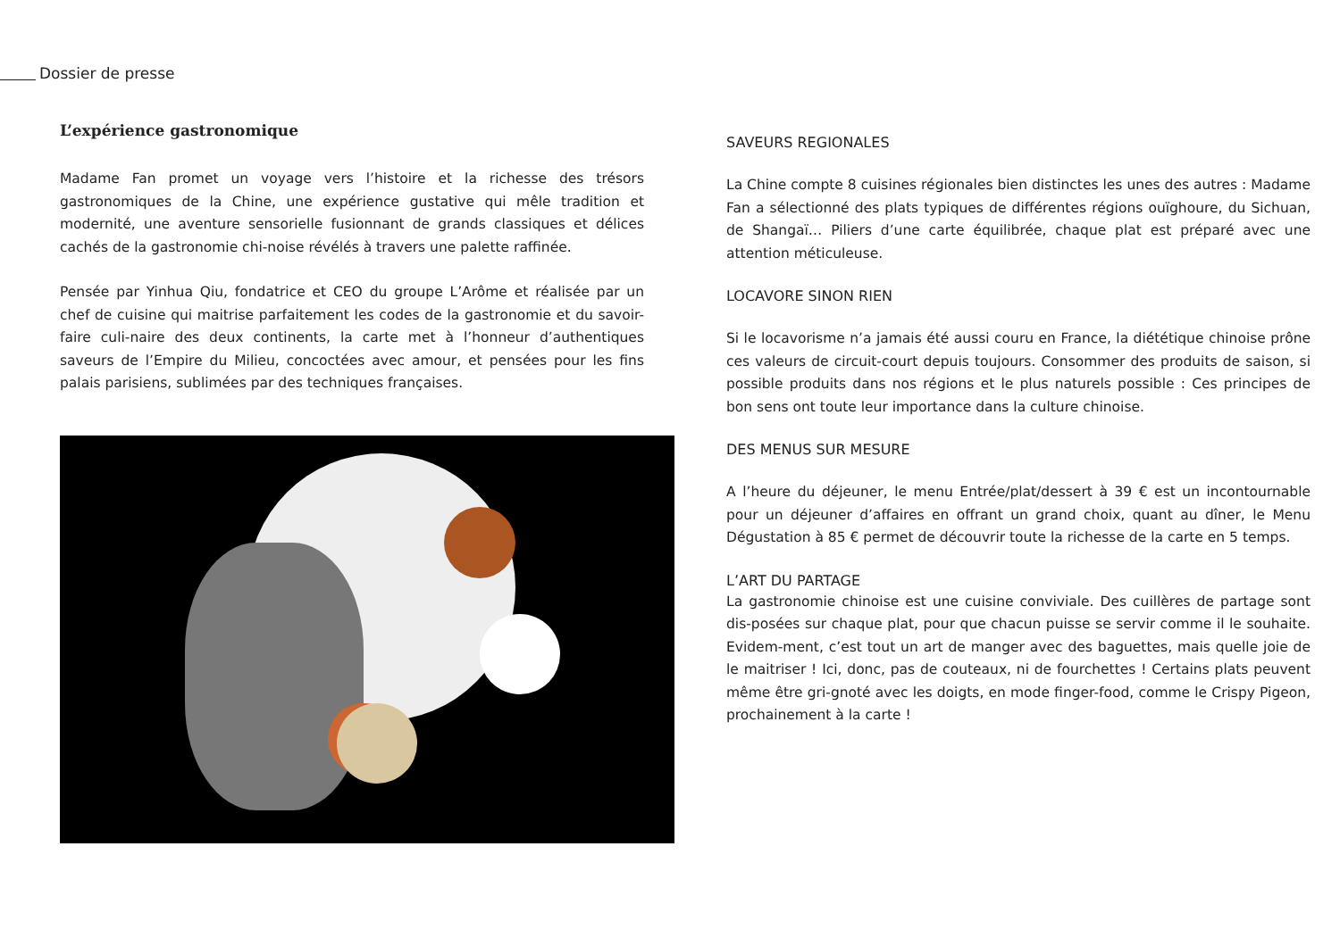Dossier de presse
L’expérience gastronomique
Madame Fan promet un voyage vers l’histoire et la richesse des trésors gastronomiques de la Chine, une expérience gustative qui mêle tradition et modernité, une aventure sensorielle fusionnant de grands classiques et délices cachés de la gastronomie chi-noise révélés à travers une palette raffinée.
Pensée par Yinhua Qiu, fondatrice et CEO du groupe L’Arôme et réalisée par un chef de cuisine qui maitrise parfaitement les codes de la gastronomie et du savoir-faire culi-naire des deux continents, la carte met à l’honneur d’authentiques saveurs de l’Empire du Milieu, concoctées avec amour, et pensées pour les fins palais parisiens, sublimées par des techniques françaises.
SAVEURS REGIONALES
La Chine compte 8 cuisines régionales bien distinctes les unes des autres : Madame Fan a sélectionné des plats typiques de différentes régions ouïghoure, du Sichuan, de Shangaï… Piliers d’une carte équilibrée, chaque plat est préparé avec une attention méticuleuse.
LOCAVORE SINON RIEN
Si le locavorisme n’a jamais été aussi couru en France, la diététique chinoise prône ces valeurs de circuit-court depuis toujours. Consommer des produits de saison, si possible produits dans nos régions et le plus naturels possible : Ces principes de bon sens ont toute leur importance dans la culture chinoise.
DES MENUS SUR MESURE
A l’heure du déjeuner, le menu Entrée/plat/dessert à 39 € est un incontournable pour un déjeuner d’affaires en offrant un grand choix, quant au dîner, le Menu Dégustation à 85 € permet de découvrir toute la richesse de la carte en 5 temps.
L’ART DU PARTAGE
La gastronomie chinoise est une cuisine conviviale. Des cuillères de partage sont dis-posées sur chaque plat, pour que chacun puisse se servir comme il le souhaite. Evidem-ment, c’est tout un art de manger avec des baguettes, mais quelle joie de le maitriser ! Ici, donc, pas de couteaux, ni de fourchettes ! Certains plats peuvent même être gri-gnoté avec les doigts, en mode finger-food, comme le Crispy Pigeon, prochainement à la carte !